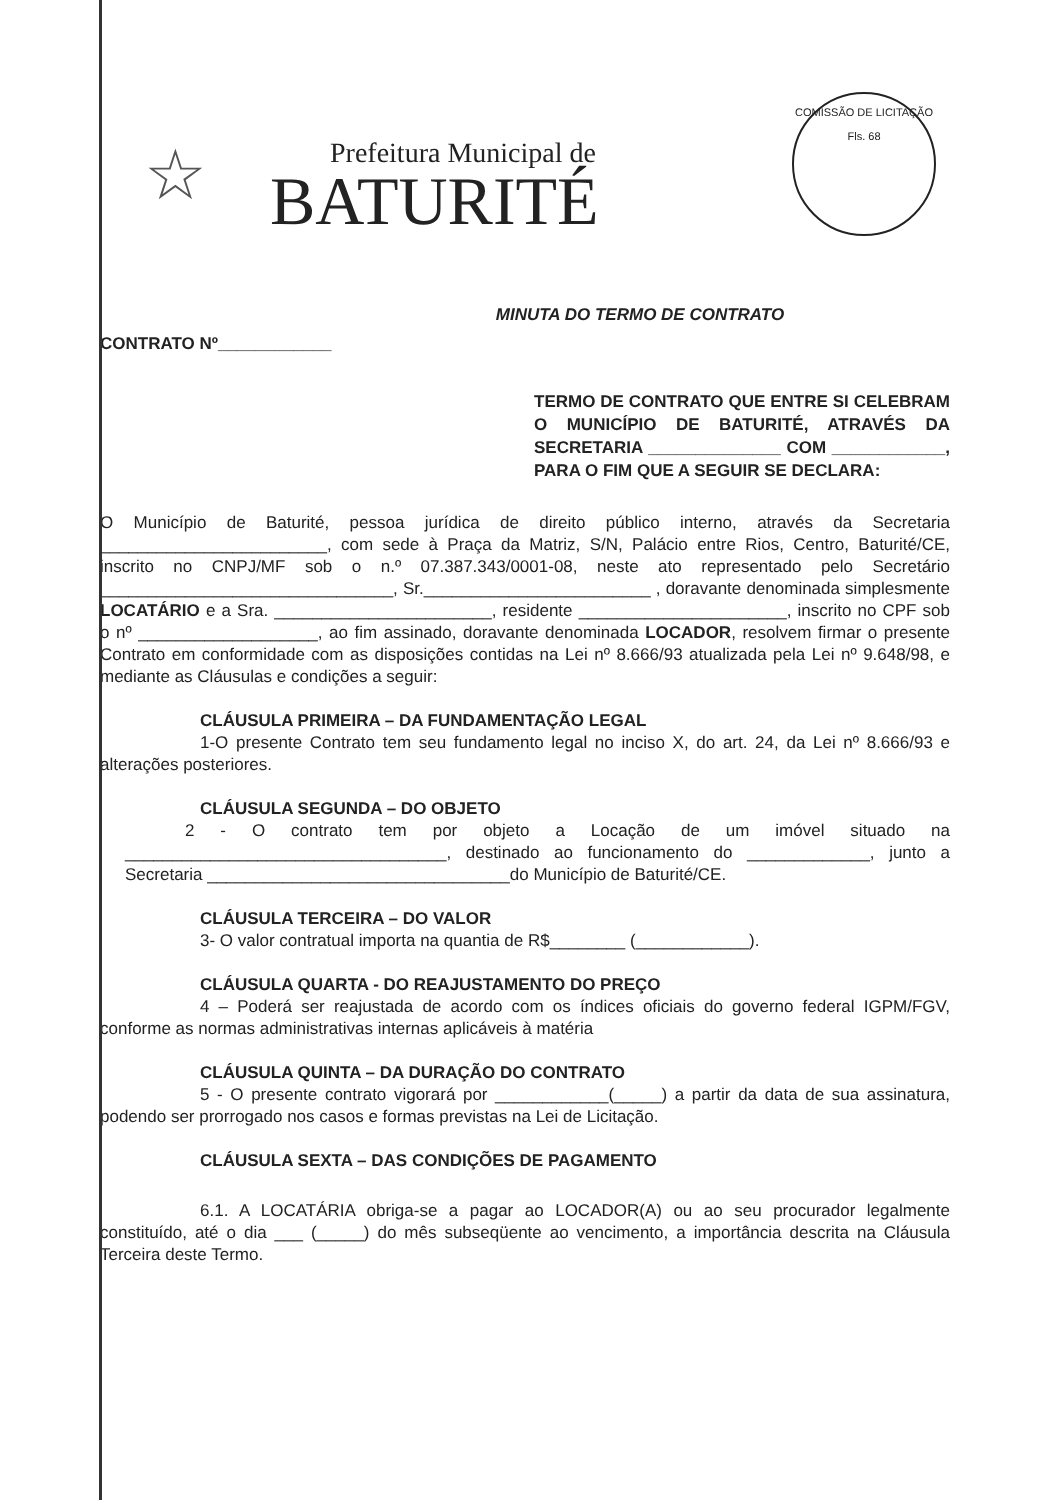☆
Prefeitura Municipal de
BATURITÉ
COMISSÃO DE LICITAÇÃO
Fls. 68
MINUTA DO TERMO DE CONTRATO
CONTRATO Nº____________
TERMO DE CONTRATO QUE ENTRE SI CELEBRAM O MUNICÍPIO DE BATURITÉ, ATRAVÉS DA SECRETARIA ______________ COM ____________, PARA O FIM QUE A SEGUIR SE DECLARA:
O Município de Baturité, pessoa jurídica de direito público interno, através da Secretaria ________________________, com sede à Praça da Matriz, S/N, Palácio entre Rios, Centro, Baturité/CE, inscrito no CNPJ/MF sob o n.º 07.387.343/0001-08, neste ato representado pelo Secretário _______________________________, Sr.________________________ , doravante denominada simplesmente LOCATÁRIO e a Sra. _______________________, residente ______________________, inscrito no CPF sob o nº ___________________, ao fim assinado, doravante denominada LOCADOR, resolvem firmar o presente Contrato em conformidade com as disposições contidas na Lei nº 8.666/93 atualizada pela Lei nº 9.648/98, e mediante as Cláusulas e condições a seguir:
CLÁUSULA PRIMEIRA – DA FUNDAMENTAÇÃO LEGAL
1-O presente Contrato tem seu fundamento legal no inciso X, do art. 24, da Lei nº 8.666/93 e alterações posteriores.
CLÁUSULA SEGUNDA – DO OBJETO
2 - O contrato tem por objeto a Locação de um imóvel situado na __________________________________, destinado ao funcionamento do _____________, junto a Secretaria ________________________________do Município de Baturité/CE.
CLÁUSULA TERCEIRA – DO VALOR
3- O valor contratual importa na quantia de R$________ (____________).
CLÁUSULA QUARTA - DO REAJUSTAMENTO DO PREÇO
4 – Poderá ser reajustada de acordo com os índices oficiais do governo federal IGPM/FGV, conforme as normas administrativas internas aplicáveis à matéria
CLÁUSULA QUINTA – DA DURAÇÃO DO CONTRATO
5 - O presente contrato vigorará por ____________(_____) a partir da data de sua assinatura, podendo ser prorrogado nos casos e formas previstas na Lei de Licitação.
CLÁUSULA SEXTA – DAS CONDIÇÕES DE PAGAMENTO
6.1. A LOCATÁRIA obriga-se a pagar ao LOCADOR(A) ou ao seu procurador legalmente constituído, até o dia ___ (_____) do mês subseqüente ao vencimento, a importância descrita na Cláusula Terceira deste Termo.